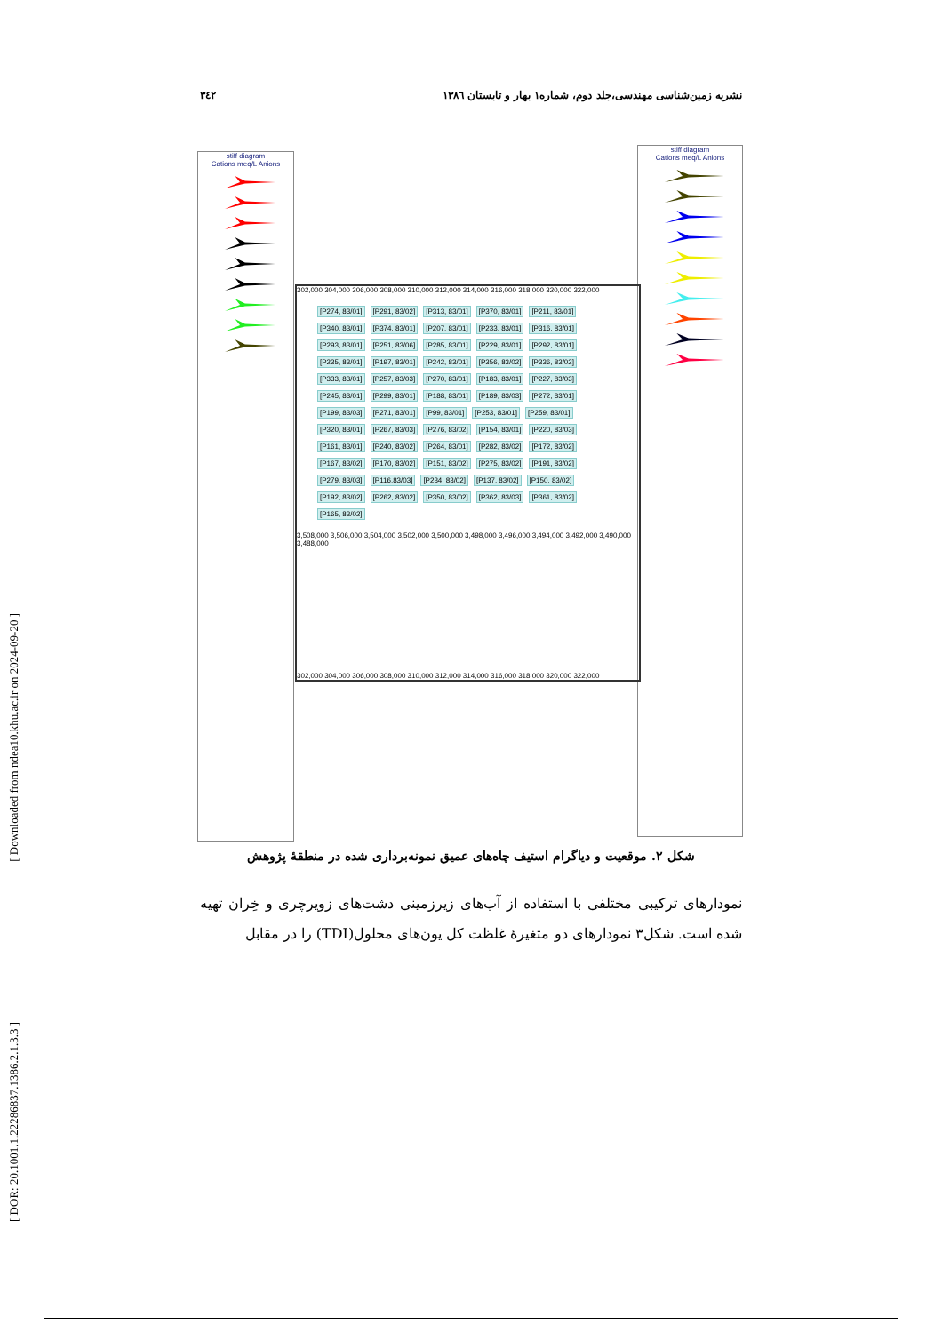[ Downloaded from ndea10.khu.ac.ir on 2024-09-20 ]
[ DOR: 20.1001.1.22286837.1386.2.1.3.3 ]
۳٤۲ نشریه زمین‌شناسی مهندسی،جلد دوم، شماره۱ بهار و تابستان ۱۳۸٦
stiff diagram
Cations meq/L Anions
stiff diagram
Cations meq/L Anions
302,000 304,000 306,000 308,000 310,000 312,000 314,000 316,000 318,000 320,000 322,000
[P274, 83/01] [P291, 83/02] [P313, 83/01] [P370, 83/01] [P211, 83/01] [P340, 83/01] [P374, 83/01] [P207, 83/01] [P233, 83/01] [P316, 83/01] [P293, 83/01] [P251, 83/06] [P285, 83/01] [P229, 83/01] [P292, 83/01] [P235, 83/01] [P197, 83/01] [P242, 83/01] [P356, 83/02] [P336, 83/02] [P333, 83/01] [P257, 83/03] [P270, 83/01] [P183, 83/01] [P227, 83/03] [P245, 83/01] [P299, 83/01] [P188, 83/01] [P189, 83/03] [P272, 83/01] [P199, 83/03] [P271, 83/01] [P99, 83/01] [P253, 83/01] [P259, 83/01] [P320, 83/01] [P267, 83/03] [P276, 83/02] [P154, 83/01] [P220, 83/03] [P161, 83/01] [P240, 83/02] [P264, 83/01] [P282, 83/02] [P172, 83/02] [P167, 83/02] [P170, 83/02] [P151, 83/02] [P275, 83/02] [P191, 83/02] [P279, 83/03] [P116,83/03] [P234, 83/02] [P137, 83/02] [P150, 83/02] [P192, 83/02] [P262, 83/02] [P350, 83/02] [P362, 83/03] [P361, 83/02] [P165, 83/02]
3,508,000 3,506,000 3,504,000 3,502,000 3,500,000 3,498,000 3,496,000 3,494,000 3,492,000 3,490,000 3,488,000
302,000 304,000 306,000 308,000 310,000 312,000 314,000 316,000 318,000 320,000 322,000
شکل ۲. موقعیت و دیاگرام استیف چاه‌های عمیق نمونه‌برداری شده در منطقهٔ پژوهش
نمودارهای ترکیبی مختلفی با استفاده از آب‌های زیرزمینی دشت‌های زویرچری و خِران تهیه شده است. شکل۳ نمودارهای دو متغیرهٔ غلظت کل یون‌های محلول(TDI) را در مقابل